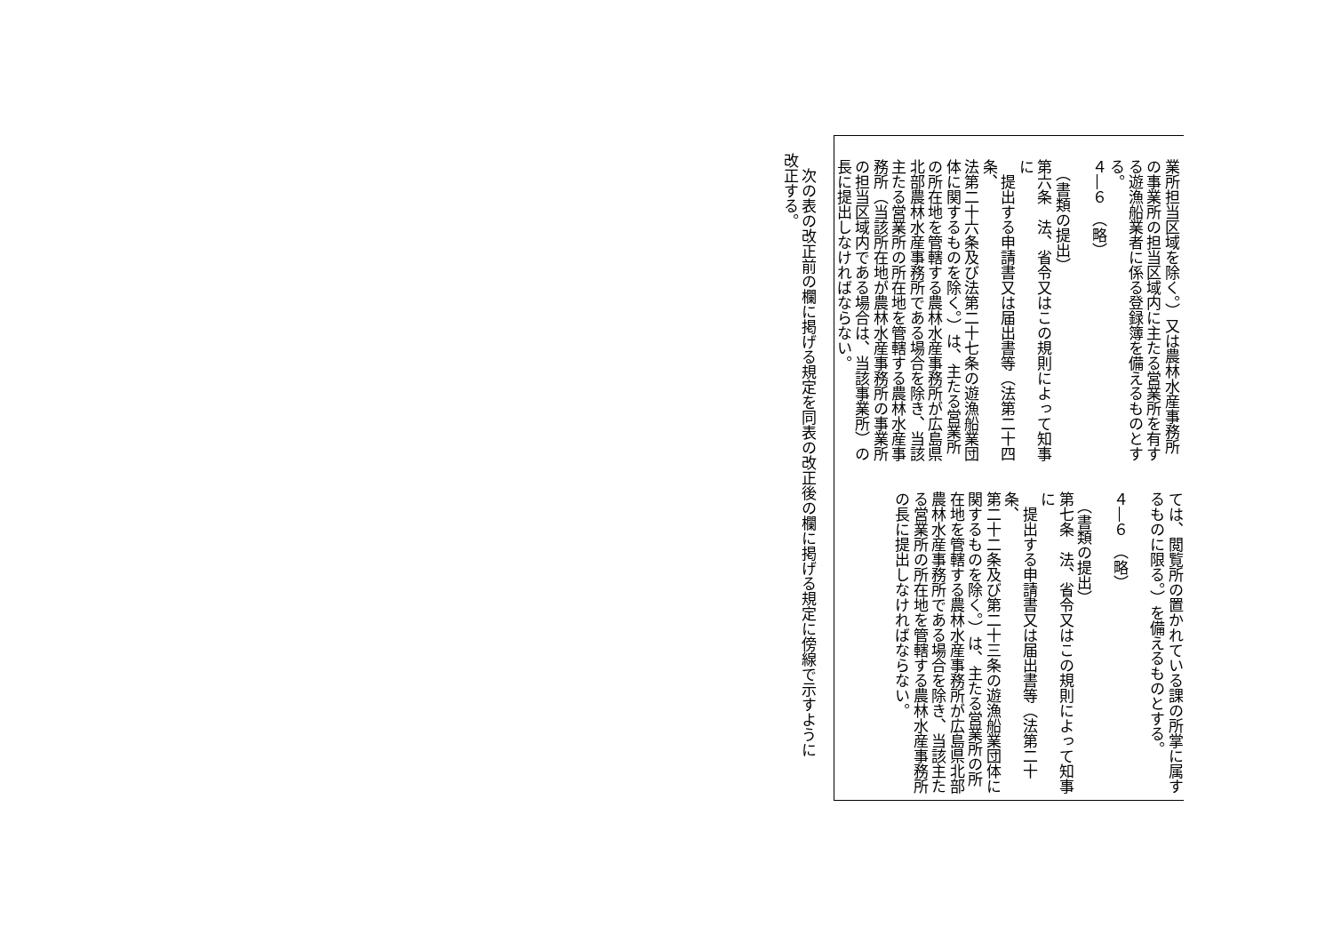| 業所担当区域を除く。）又は農林水産事務所 の事業所の担当区域内に主たる営業所を有す る遊漁船業者に係る登録簿を備えるものとす る。 ４―６ （略） （書類の提出） 第六条 法、省令又はこの規則によって知事に 提出する申請書又は届出書等（法第二十四条、 法第二十六条及び法第二十七条の遊漁船業団 体に関するものを除く。）は、主たる営業所 の所在地を管轄する農林水産事務所が広島県 北部農林水産事務所である場合を除き、当該 主たる営業所の所在地を管轄する農林水産事 務所（当該所在地が農林水産事務所の事業所 の担当区域内である場合は、当該事業所）の 長に提出しなければならない。 | ては、閲覧所の置かれている課の所掌に属す るものに限る。）を備えるものとする。 ４―６ （略） （書類の提出） 第七条 法、省令又はこの規則によって知事に 提出する申請書又は届出書等（法第二十条、 第二十二条及び第二十三条の遊漁船業団体に 関するものを除く。）は、主たる営業所の所 在地を管轄する農林水産事務所が広島県北部 農林水産事務所である場合を除き、当該主た る営業所の所在地を管轄する農林水産事務所 の長に提出しなければならない。 |
　次の表の改正前の欄に掲げる規定を同表の改正後の欄に掲げる規定に傍線で示すように
改正する。